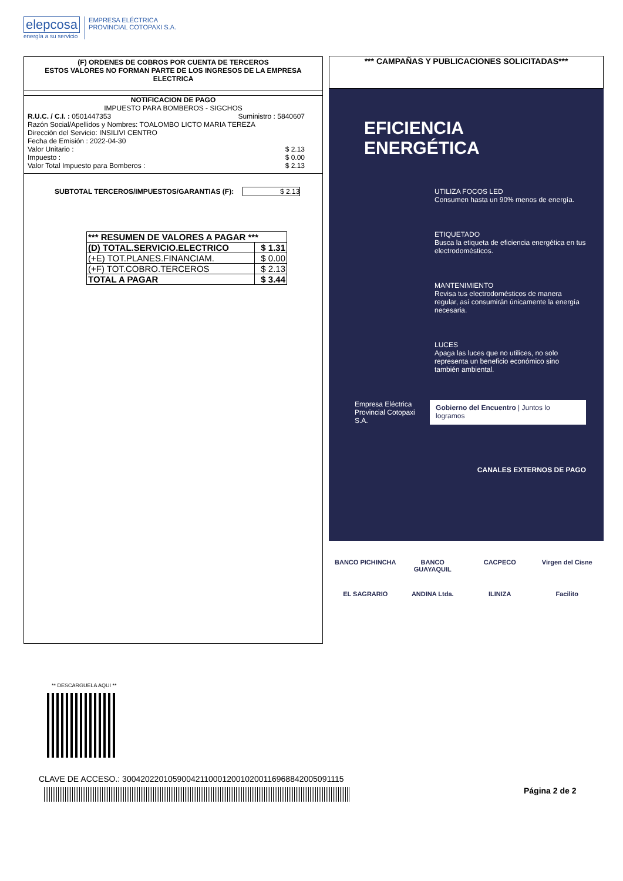elepcosa
energía a su servicio
EMPRESA ELÉCTRICA
PROVINCIAL COTOPAXI S.A.
(F) ORDENES DE COBROS POR CUENTA DE TERCEROS
ESTOS VALORES NO FORMAN PARTE DE LOS INGRESOS DE LA EMPRESA ELECTRICA
NOTIFICACION DE PAGO
IMPUESTO PARA BOMBEROS - SIGCHOS
R.U.C. / C.I. : 0501447353 Suministro : 5840607
Razón Social/Apellidos y Nombres: TOALOMBO LICTO MARIA TEREZA
Dirección del Servicio: INSILIVI CENTRO
Fecha de Emisión : 2022-04-30
Valor Unitario : $ 2.13
Impuesto : $ 0.00
Valor Total Impuesto para Bomberos : $ 2.13
SUBTOTAL TERCEROS/IMPUESTOS/GARANTIAS (F): $ 2.13
| *** RESUMEN DE VALORES A PAGAR *** | |
| --- | --- |
| (D) TOTAL.SERVICIO.ELECTRICO | $ 1.31 |
| (+E) TOT.PLANES.FINANCIAM. | $ 0.00 |
| (+F) TOT.COBRO.TERCEROS | $ 2.13 |
| TOTAL A PAGAR | $ 3.44 |
*** CAMPAÑAS Y PUBLICACIONES SOLICITADAS***
EFICIENCIA
ENERGÉTICA
UTILIZA FOCOS LED
Consumen hasta un 90% menos de energía.
ETIQUETADO
Busca la etiqueta de eficiencia energética en tus electrodomésticos.
MANTENIMIENTO
Revisa tus electrodomésticos de manera regular, así consumirán únicamente la energía necesaria.
LUCES
Apaga las luces que no utilices, no solo representa un beneficio económico sino también ambiental.
Empresa Eléctrica
Provincial Cotopaxi S.A. Gobierno del Encuentro | Juntos lo logramos
CANALES EXTERNOS DE PAGO
BANCO PICHINCHA BANCO GUAYAQUIL CACPECO Virgen del Cisne EL SAGRARIO ANDINA Ltda. ILINIZA Facilito
** DESCARGUELA AQUI **
CLAVE DE ACCESO.: 3004202201059004211000120010200116968842005091115
Página 2 de 2